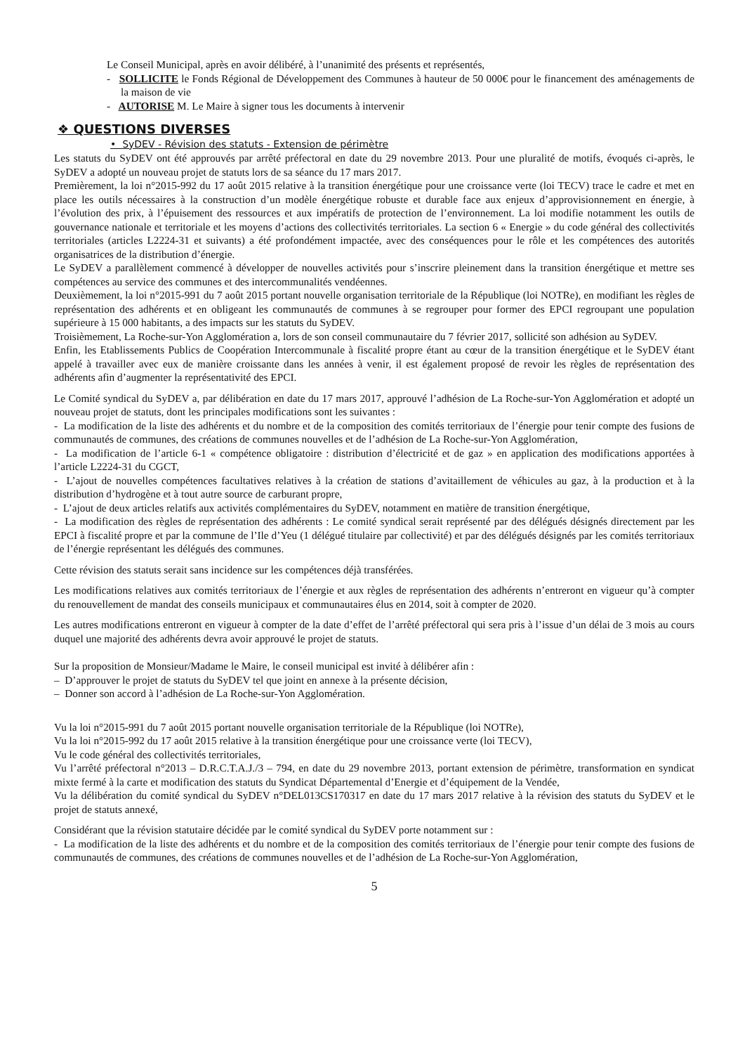Le Conseil Municipal, après en avoir délibéré, à l’unanimité des présents et représentés,
- SOLLICITE le Fonds Régional de Développement des Communes à hauteur de 50 000€ pour le financement des aménagements de la maison de vie
- AUTORISE M. Le Maire à signer tous les documents à intervenir
❖ QUESTIONS DIVERSES
• SyDEV - Révision des statuts - Extension de périmètre
Les statuts du SyDEV ont été approuvés par arrêté préfectoral en date du 29 novembre 2013. Pour une pluralité de motifs, évoqués ci-après, le SyDEV a adopté un nouveau projet de statuts lors de sa séance du 17 mars 2017.
Premièrement, la loi n°2015-992 du 17 août 2015 relative à la transition énergétique pour une croissance verte (loi TECV) trace le cadre et met en place les outils nécessaires à la construction d’un modèle énergétique robuste et durable face aux enjeux d’approvisionnement en énergie, à l’évolution des prix, à l’épuisement des ressources et aux impératifs de protection de l’environnement. La loi modifie notamment les outils de gouvernance nationale et territoriale et les moyens d’actions des collectivités territoriales. La section 6 « Energie » du code général des collectivités territoriales (articles L2224-31 et suivants) a été profondément impactée, avec des conséquences pour le rôle et les compétences des autorités organisatrices de la distribution d’énergie.
Le SyDEV a parallèlement commencé à développer de nouvelles activités pour s’inscrire pleinement dans la transition énergétique et mettre ses compétences au service des communes et des intercommunalités vendéennes.
Deuxièmement, la loi n°2015-991 du 7 août 2015 portant nouvelle organisation territoriale de la République (loi NOTRe), en modifiant les règles de représentation des adhérents et en obligeant les communautés de communes à se regrouper pour former des EPCI regroupant une population supérieure à 15 000 habitants, a des impacts sur les statuts du SyDEV.
Troisièmement, La Roche-sur-Yon Agglomération a, lors de son conseil communautaire du 7 février 2017, sollicité son adhésion au SyDEV.
Enfin, les Etablissements Publics de Coopération Intercommunale à fiscalité propre étant au cœur de la transition énergétique et le SyDEV étant appelé à travailler avec eux de manière croissante dans les années à venir, il est également proposé de revoir les règles de représentation des adhérents afin d’augmenter la représentativité des EPCI.
Le Comité syndical du SyDEV a, par délibération en date du 17 mars 2017, approuvé l’adhésion de La Roche-sur-Yon Agglomération et adopté un nouveau projet de statuts, dont les principales modifications sont les suivantes :
- La modification de la liste des adhérents et du nombre et de la composition des comités territoriaux de l’énergie pour tenir compte des fusions de communautés de communes, des créations de communes nouvelles et de l’adhésion de La Roche-sur-Yon Agglomération,
- La modification de l’article 6-1 « compétence obligatoire : distribution d’électricité et de gaz » en application des modifications apportées à l’article L2224-31 du CGCT,
- L’ajout de nouvelles compétences facultatives relatives à la création de stations d’avitaillement de véhicules au gaz, à la production et à la distribution d’hydrogène et à tout autre source de carburant propre,
- L’ajout de deux articles relatifs aux activités complémentaires du SyDEV, notamment en matière de transition énergétique,
- La modification des règles de représentation des adhérents : Le comité syndical serait représenté par des délégués désignés directement par les EPCI à fiscalité propre et par la commune de l’Ile d’Yeu (1 délégué titulaire par collectivité) et par des délégués désignés par les comités territoriaux de l’énergie représentant les délégués des communes.
Cette révision des statuts serait sans incidence sur les compétences déjà transférées.
Les modifications relatives aux comités territoriaux de l’énergie et aux règles de représentation des adhérents n’entreront en vigueur qu’à compter du renouvellement de mandat des conseils municipaux et communautaires élus en 2014, soit à compter de 2020.
Les autres modifications entreront en vigueur à compter de la date d’effet de l’arrêté préfectoral qui sera pris à l’issue d’un délai de 3 mois au cours duquel une majorité des adhérents devra avoir approuvé le projet de statuts.
Sur la proposition de Monsieur/Madame le Maire, le conseil municipal est invité à délibérer afin :
– D’approuver le projet de statuts du SyDEV tel que joint en annexe à la présente décision,
– Donner son accord à l’adhésion de La Roche-sur-Yon Agglomération.
Vu la loi n°2015-991 du 7 août 2015 portant nouvelle organisation territoriale de la République (loi NOTRe),
Vu la loi n°2015-992 du 17 août 2015 relative à la transition énergétique pour une croissance verte (loi TECV),
Vu le code général des collectivités territoriales,
Vu l’arrêté préfectoral n°2013 – D.R.C.T.A.J./3 – 794, en date du 29 novembre 2013, portant extension de périmètre, transformation en syndicat mixte fermé à la carte et modification des statuts du Syndicat Départemental d’Energie et d’équipement de la Vendée,
Vu la délibération du comité syndical du SyDEV n°DEL013CS170317 en date du 17 mars 2017 relative à la révision des statuts du SyDEV et le projet de statuts annexé,
Considérant que la révision statutaire décidée par le comité syndical du SyDEV porte notamment sur :
- La modification de la liste des adhérents et du nombre et de la composition des comités territoriaux de l’énergie pour tenir compte des fusions de communautés de communes, des créations de communes nouvelles et de l’adhésion de La Roche-sur-Yon Agglomération,
5